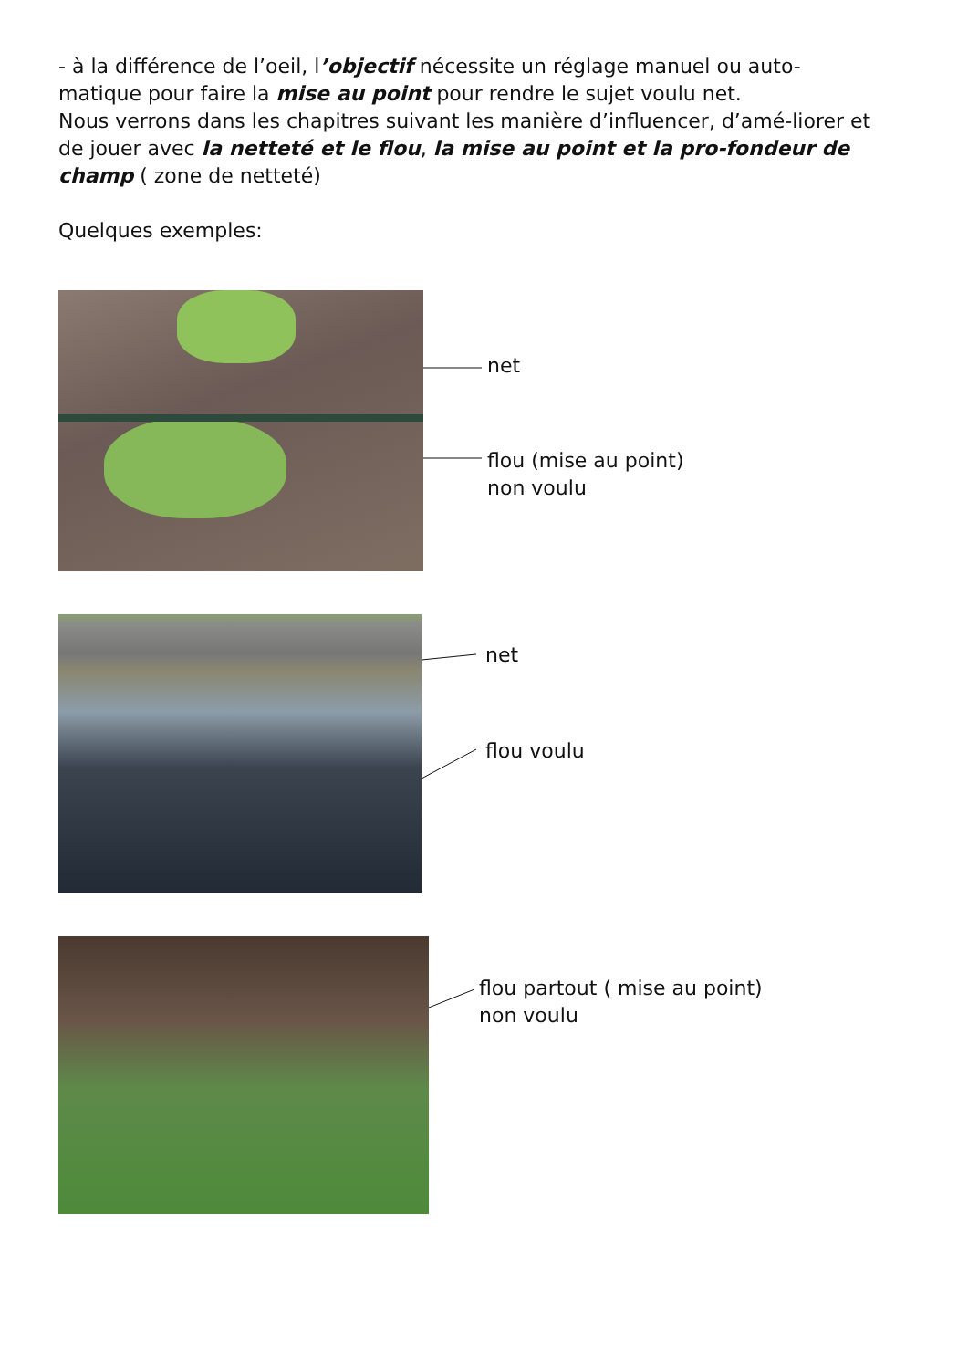- à la différence de l’oeil, l’objectif nécessite un réglage manuel ou auto-matique pour faire la mise au point pour rendre le sujet voulu net.
Nous verrons dans les chapitres suivant les manière d’influencer, d’amé-liorer et de jouer avec la netteté et le flou, la mise au point et la pro-fondeur de champ ( zone de netteté)
Quelques exemples:
net
flou (mise au point)
non voulu
net
flou voulu
flou partout ( mise au point)
non voulu